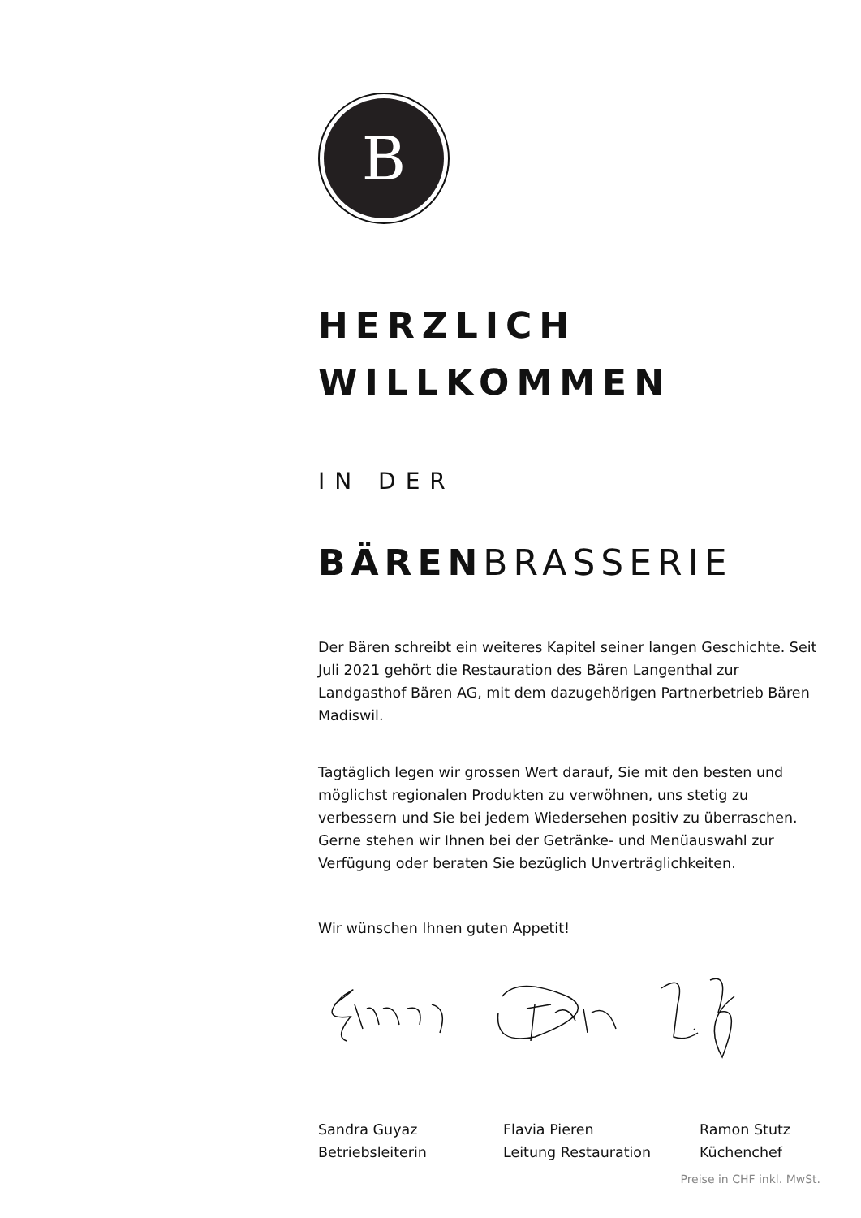B
HERZLICH
WILLKOMMEN
IN DER
BÄREN BRASSERIE
Der Bären schreibt ein weiteres Kapitel seiner langen Geschichte. Seit Juli 2021 gehört die Restauration des Bären Langenthal zur Landgasthof Bären AG, mit dem dazugehörigen Partnerbetrieb Bären Madiswil.
Tagtäglich legen wir grossen Wert darauf, Sie mit den besten und möglichst regionalen Produkten zu verwöhnen, uns stetig zu verbessern und Sie bei jedem Wiedersehen positiv zu überraschen. Gerne stehen wir Ihnen bei der Getränke- und Menüauswahl zur Verfügung oder beraten Sie bezüglich Unverträglichkeiten.
Wir wünschen Ihnen guten Appetit!
Sandra Guyaz
Betriebsleiterin
Flavia Pieren
Leitung Restauration
Ramon Stutz
Küchenchef
Preise in CHF inkl. MwSt.